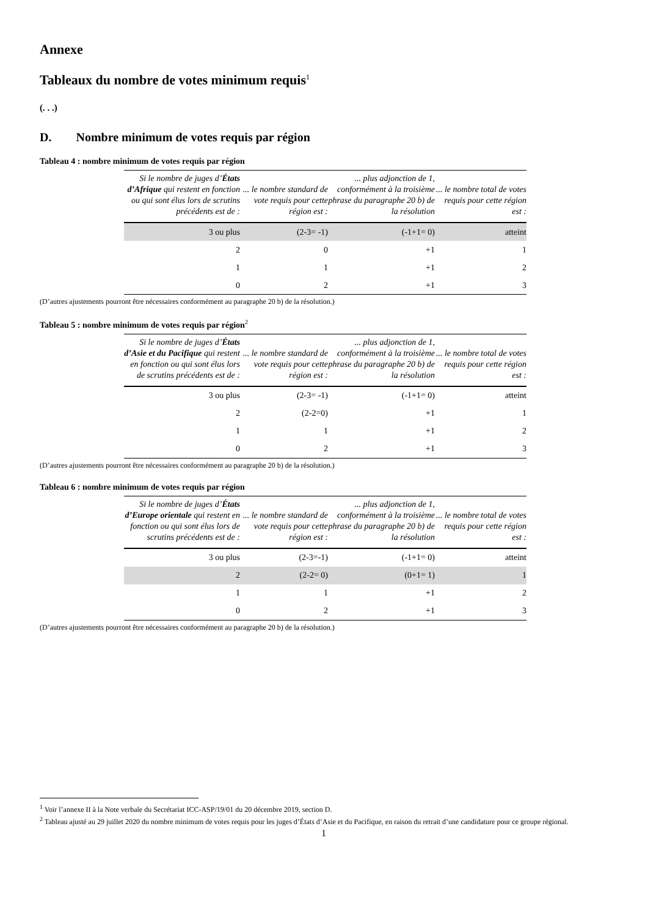Annexe
Tableaux du nombre de votes minimum requis<sup>1</sup>
(. . .)
D. Nombre minimum de votes requis par région
Tableau 4 : nombre minimum de votes requis par région
| Si le nombre de juges d’ États d’Afrique qui restent en fonction ou qui sont élus lors de scrutins précédents est de : | ... le nombre standard de vote requis pour cette région est : | ... plus adjonction de 1, conformément à la troisième phrase du paragraphe 20 b) de la résolution | ... le nombre total de votes requis pour cette région est : |
| --- | --- | --- | --- |
| 3 ou plus | (2-3= -1) | (-1+1= 0) | atteint |
| 2 | 0 | +1 | 1 |
| 1 | 1 | +1 | 2 |
| 0 | 2 | +1 | 3 |
(D’autres ajustements pourront être nécessaires conformément au paragraphe 20 b) de la résolution.)
Tableau 5 : nombre minimum de votes requis par région<sup>2</sup>
| Si le nombre de juges d’ États d’Asie et du Pacifique qui restent en fonction ou qui sont élus lors de scrutins précédents est de : | ... le nombre standard de vote requis pour cette région est : | ... plus adjonction de 1, conformément à la troisième phrase du paragraphe 20 b) de la résolution | ... le nombre total de votes requis pour cette région est : |
| --- | --- | --- | --- |
| 3 ou plus | (2-3= -1) | (-1+1= 0) | atteint |
| 2 | (2-2=0) | +1 | 1 |
| 1 | 1 | +1 | 2 |
| 0 | 2 | +1 | 3 |
(D’autres ajustements pourront être nécessaires conformément au paragraphe 20 b) de la résolution.)
Tableau 6 : nombre minimum de votes requis par région
| Si le nombre de juges d’ États d’Europe orientale qui restent en fonction ou qui sont élus lors de scrutins précédents est de : | ... le nombre standard de vote requis pour cette région est : | ... plus adjonction de 1, conformément à la troisième phrase du paragraphe 20 b) de la résolution | ... le nombre total de votes requis pour cette région est : |
| --- | --- | --- | --- |
| 3 ou plus | (2-3=-1) | (-1+1= 0) | atteint |
| 2 | (2-2= 0) | (0+1= 1) | 1 |
| 1 | 1 | +1 | 2 |
| 0 | 2 | +1 | 3 |
(D’autres ajustements pourront être nécessaires conformément au paragraphe 20 b) de la résolution.)
<sup>1</sup> Voir l’annexe II à la Note verbale du Secrétariat ICC-ASP/19/01 du 20 décembre 2019, section D.
<sup>2</sup> Tableau ajusté au 29 juillet 2020 du nombre minimum de votes requis pour les juges d’États d’Asie et du Pacifique, en raison du retrait d’une candidature pour ce groupe régional.
1